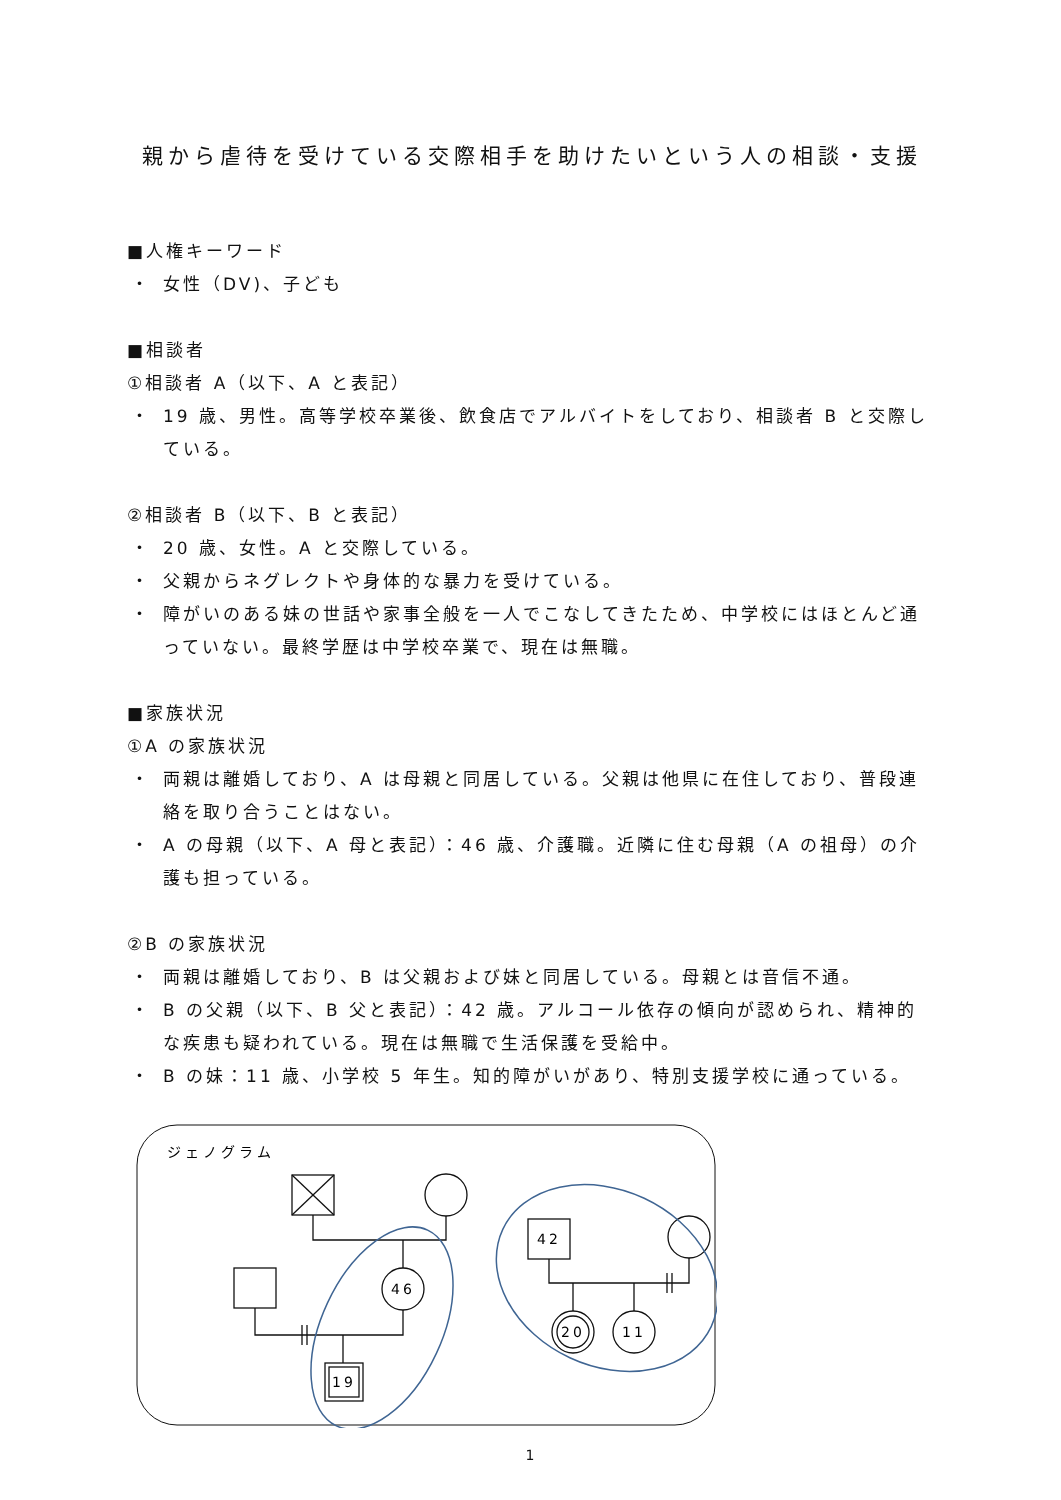親から虐待を受けている交際相手を助けたいという人の相談・支援
■人権キーワード
・ 女性（DV)、子ども
■相談者
①相談者 A（以下、A と表記）
・ 19 歳、男性。高等学校卒業後、飲食店でアルバイトをしており、相談者 B と交際している。
②相談者 B（以下、B と表記）
・ 20 歳、女性。A と交際している。
・ 父親からネグレクトや身体的な暴力を受けている。
・ 障がいのある妹の世話や家事全般を一人でこなしてきたため、中学校にはほとんど通っていない。最終学歴は中学校卒業で、現在は無職。
■家族状況
①A の家族状況
・ 両親は離婚しており、A は母親と同居している。父親は他県に在住しており、普段連絡を取り合うことはない。
・ A の母親（以下、A 母と表記）：46 歳、介護職。近隣に住む母親（A の祖母）の介護も担っている。
②B の家族状況
・ 両親は離婚しており、B は父親および妹と同居している。母親とは音信不通。
・ B の父親（以下、B 父と表記）：42 歳。アルコール依存の傾向が認められ、精神的な疾患も疑われている。現在は無職で生活保護を受給中。
・ B の妹：11 歳、小学校 5 年生。知的障がいがあり、特別支援学校に通っている。
ジェノグラム
46
19
42
20
11
1